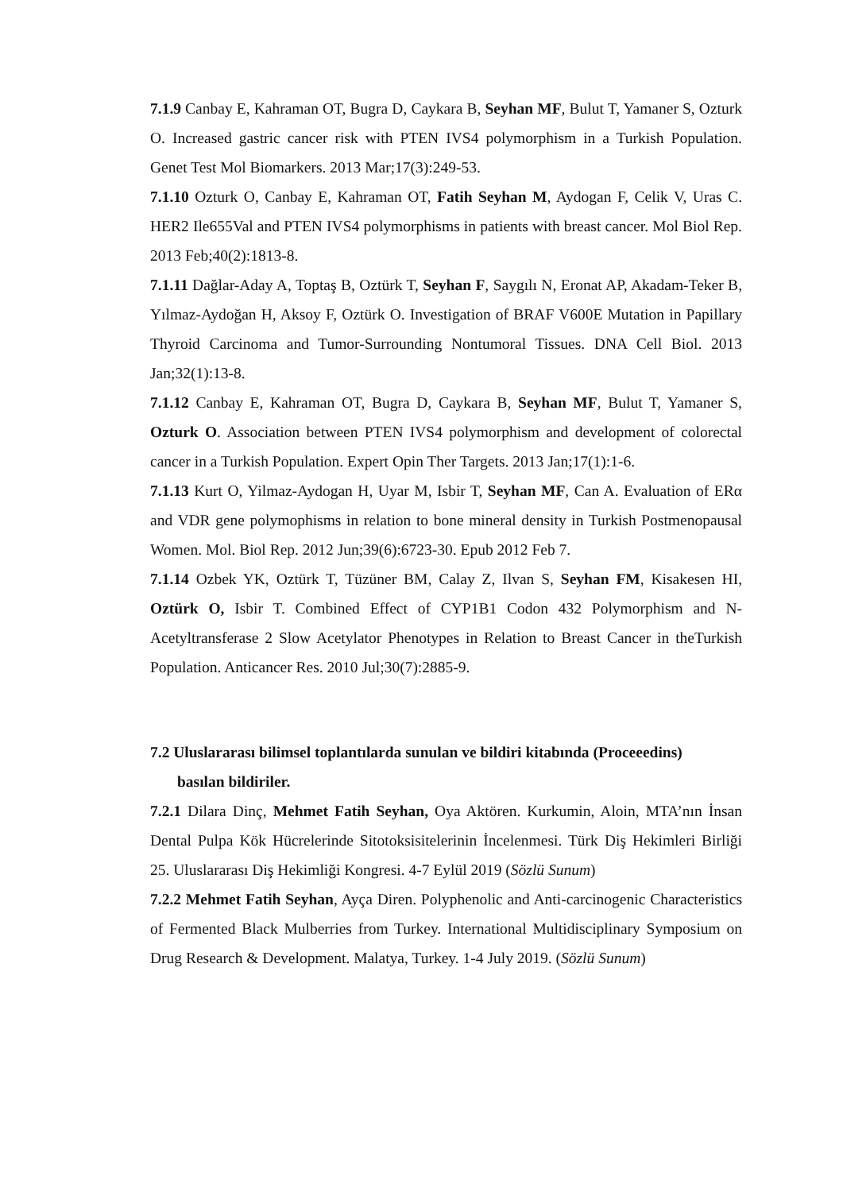7.1.9 Canbay E, Kahraman OT, Bugra D, Caykara B, Seyhan MF, Bulut T, Yamaner S, Ozturk O. Increased gastric cancer risk with PTEN IVS4 polymorphism in a Turkish Population. Genet Test Mol Biomarkers. 2013 Mar;17(3):249-53.
7.1.10 Ozturk O, Canbay E, Kahraman OT, Fatih Seyhan M, Aydogan F, Celik V, Uras C. HER2 Ile655Val and PTEN IVS4 polymorphisms in patients with breast cancer. Mol Biol Rep. 2013 Feb;40(2):1813-8.
7.1.11 Dağlar-Aday A, Toptaş B, Oztürk T, Seyhan F, Saygılı N, Eronat AP, Akadam-Teker B, Yılmaz-Aydoğan H, Aksoy F, Oztürk O. Investigation of BRAF V600E Mutation in Papillary Thyroid Carcinoma and Tumor-Surrounding Nontumoral Tissues. DNA Cell Biol. 2013 Jan;32(1):13-8.
7.1.12 Canbay E, Kahraman OT, Bugra D, Caykara B, Seyhan MF, Bulut T, Yamaner S, Ozturk O. Association between PTEN IVS4 polymorphism and development of colorectal cancer in a Turkish Population. Expert Opin Ther Targets. 2013 Jan;17(1):1-6.
7.1.13 Kurt O, Yilmaz-Aydogan H, Uyar M, Isbir T, Seyhan MF, Can A. Evaluation of ERα and VDR gene polymophisms in relation to bone mineral density in Turkish Postmenopausal Women. Mol. Biol Rep. 2012 Jun;39(6):6723-30. Epub 2012 Feb 7.
7.1.14 Ozbek YK, Oztürk T, Tüzüner BM, Calay Z, Ilvan S, Seyhan FM, Kisakesen HI, Oztürk O, Isbir T. Combined Effect of CYP1B1 Codon 432 Polymorphism and N-Acetyltransferase 2 Slow Acetylator Phenotypes in Relation to Breast Cancer in theTurkish Population. Anticancer Res. 2010 Jul;30(7):2885-9.
7.2 Uluslararası bilimsel toplantılarda sunulan ve bildiri kitabında (Proceeedins)
basılan bildiriler.
7.2.1 Dilara Dinç, Mehmet Fatih Seyhan, Oya Aktören. Kurkumin, Aloin, MTA’nın İnsan Dental Pulpa Kök Hücrelerinde Sitotoksisitelerinin İncelenmesi. Türk Diş Hekimleri Birliği 25. Uluslararası Diş Hekimliği Kongresi. 4-7 Eylül 2019 (Sözlü Sunum)
7.2.2 Mehmet Fatih Seyhan, Ayça Diren. Polyphenolic and Anti-carcinogenic Characteristics of Fermented Black Mulberries from Turkey. International Multidisciplinary Symposium on Drug Research & Development. Malatya, Turkey. 1-4 July 2019. (Sözlü Sunum)